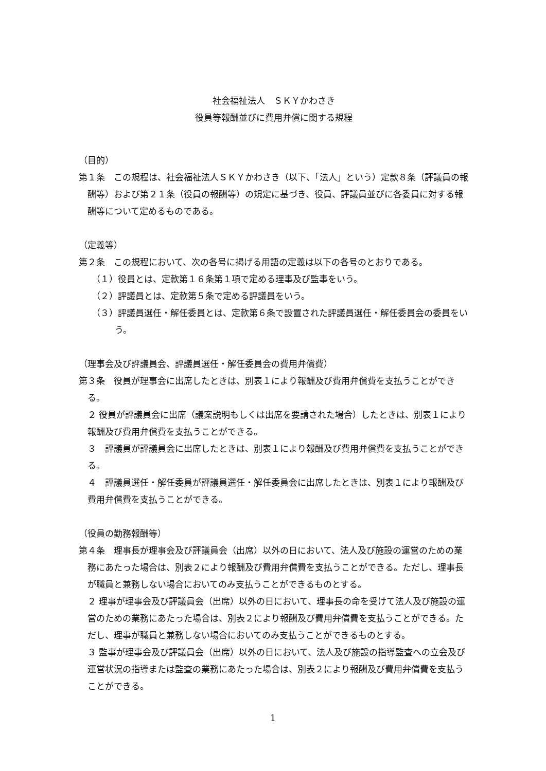社会福祉法人　ＳＫＹかわさき
役員等報酬並びに費用弁償に関する規程
（目的）
第１条　この規程は、社会福祉法人ＳＫＹかわさき（以下、「法人」という）定款８条（評議員の報酬等）および第２１条（役員の報酬等）の規定に基づき、役員、評議員並びに各委員に対する報酬等について定めるものである。
（定義等）
第２条　この規程において、次の各号に掲げる用語の定義は以下の各号のとおりである。
（１）役員とは、定款第１６条第１項で定める理事及び監事をいう。
（２）評議員とは、定款第５条で定める評議員をいう。
（３）評議員選任・解任委員とは、定款第６条で設置された評議員選任・解任委員会の委員をいう。
（理事会及び評議員会、評議員選任・解任委員会の費用弁償費）
第３条　役員が理事会に出席したときは、別表１により報酬及び費用弁償費を支払うことができる。
２ 役員が評議員会に出席（議案説明もしくは出席を要請された場合）したときは、別表１により報酬及び費用弁償費を支払うことができる。
３　評議員が評議員会に出席したときは、別表１により報酬及び費用弁償費を支払うことができる。
４　評議員選任・解任委員が評議員選任・解任委員会に出席したときは、別表１により報酬及び費用弁償費を支払うことができる。
（役員の勤務報酬等）
第４条　理事長が理事会及び評議員会（出席）以外の日において、法人及び施設の運営のための業務にあたった場合は、別表２により報酬及び費用弁償費を支払うことができる。ただし、理事長が職員と兼務しない場合においてのみ支払うことができるものとする。
２ 理事が理事会及び評議員会（出席）以外の日において、理事長の命を受けて法人及び施設の運営のための業務にあたった場合は、別表２により報酬及び費用弁償費を支払うことができる。ただし、理事が職員と兼務しない場合においてのみ支払うことができるものとする。
３ 監事が理事会及び評議員会（出席）以外の日において、法人及び施設の指導監査への立会及び運営状況の指導または監査の業務にあたった場合は、別表２により報酬及び費用弁償費を支払うことができる。
1